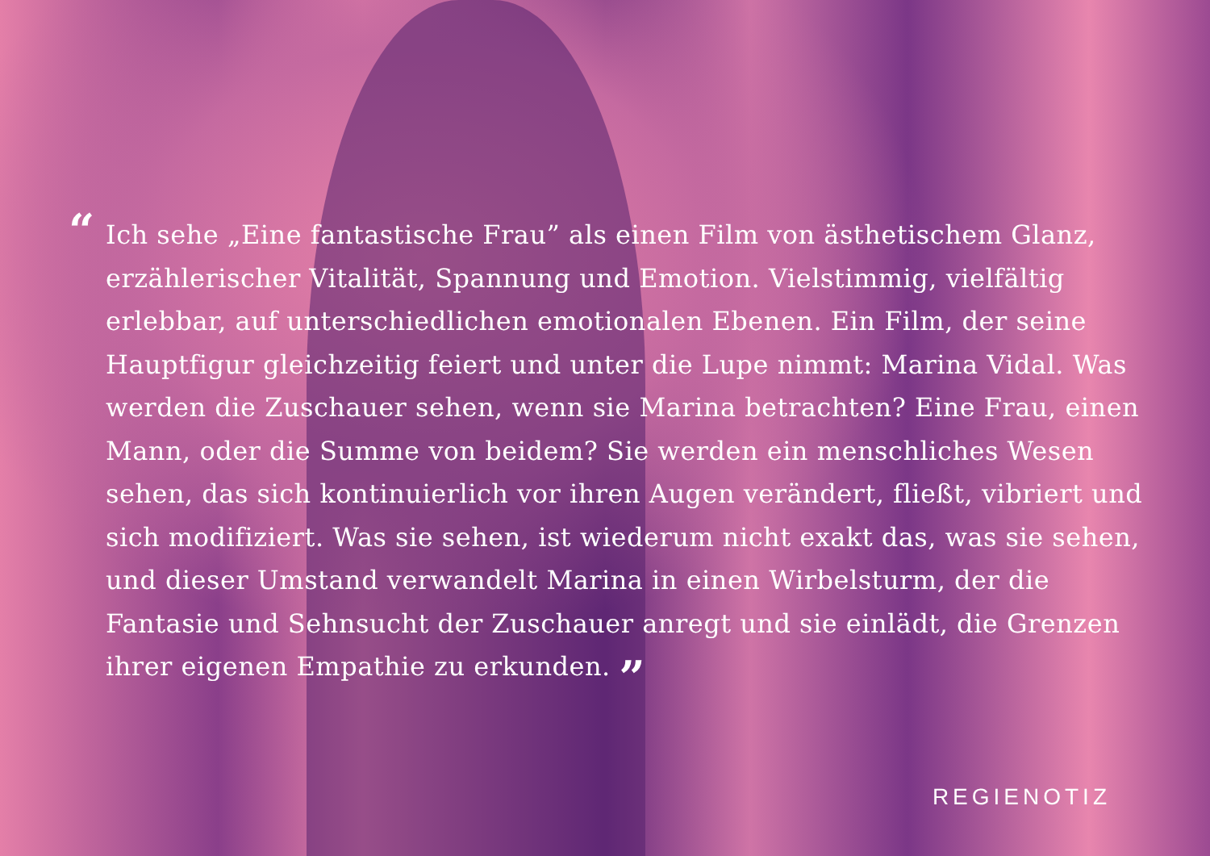“
Ich sehe „Eine fantastische Frau” als einen Film von ästhetischem Glanz, erzählerischer Vitalität, Spannung und Emotion. Vielstimmig, vielfältig erlebbar, auf unterschiedlichen emotionalen Ebenen. Ein Film, der seine Hauptfigur gleichzeitig feiert und unter die Lupe nimmt: Marina Vidal. Was werden die Zuschauer sehen, wenn sie Marina betrachten? Eine Frau, einen Mann, oder die Summe von beidem? Sie werden ein menschliches Wesen sehen, das sich kontinuierlich vor ihren Augen verändert, fließt, vibriert und sich modifiziert. Was sie sehen, ist wiederum nicht exakt das, was sie sehen, und dieser Umstand verwandelt Marina in einen Wirbelsturm, der die Fantasie und Sehnsucht der Zuschauer anregt und sie einlädt, die Grenzen ihrer eigenen Empathie zu erkunden. ”
REGIENOTIZ